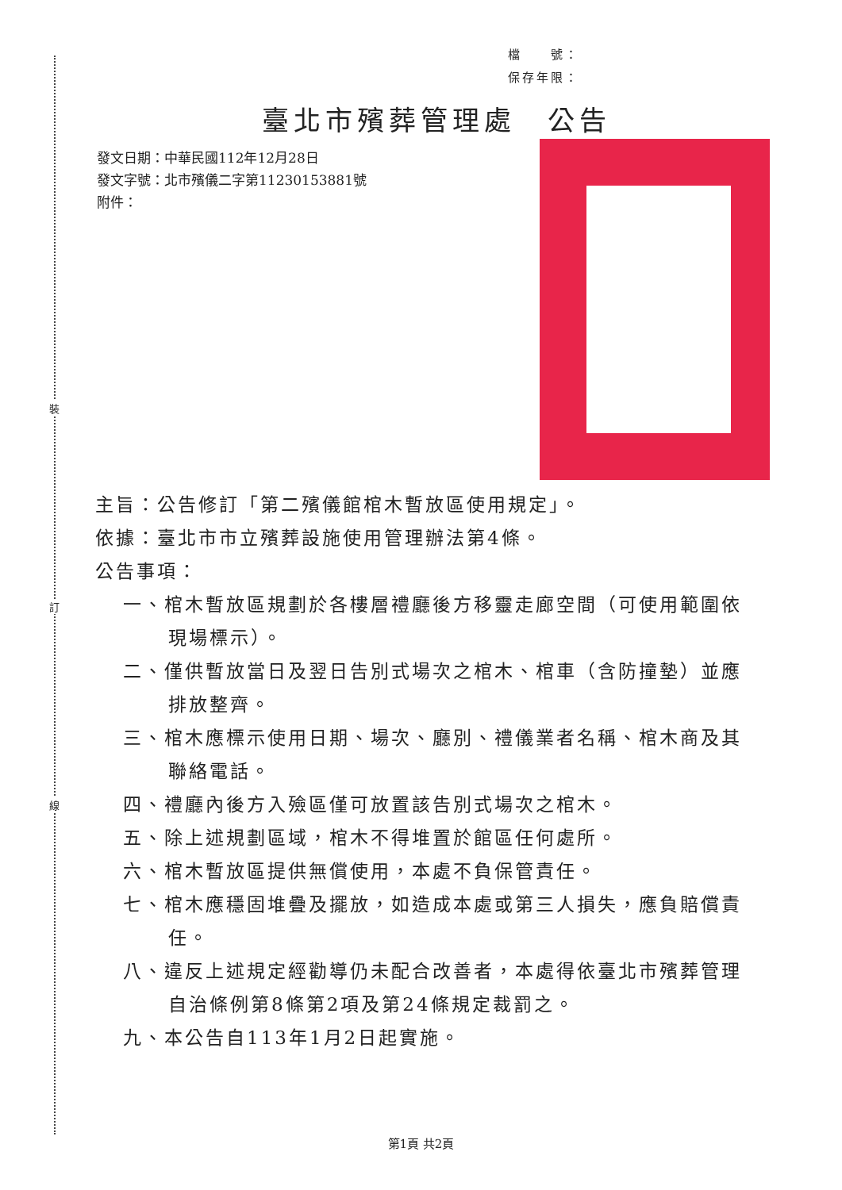裝
訂
線
檔　　號：
保存年限：
臺北市殯葬管理處　公告
發文日期：中華民國112年12月28日
發文字號：北市殯儀二字第11230153881號
附件：
主旨：公告修訂「第二殯儀館棺木暫放區使用規定」。
依據：臺北市市立殯葬設施使用管理辦法第4條。
公告事項：
一、棺木暫放區規劃於各樓層禮廳後方移靈走廊空間（可使用範圍依現場標示）。
二、僅供暫放當日及翌日告別式場次之棺木、棺車（含防撞墊）並應排放整齊。
三、棺木應標示使用日期、場次、廳別、禮儀業者名稱、棺木商及其聯絡電話。
四、禮廳內後方入殮區僅可放置該告別式場次之棺木。
五、除上述規劃區域，棺木不得堆置於館區任何處所。
六、棺木暫放區提供無償使用，本處不負保管責任。
七、棺木應穩固堆疊及擺放，如造成本處或第三人損失，應負賠償責任。
八、違反上述規定經勸導仍未配合改善者，本處得依臺北市殯葬管理自治條例第8條第2項及第24條規定裁罰之。
九、本公告自113年1月2日起實施。
第1頁 共2頁